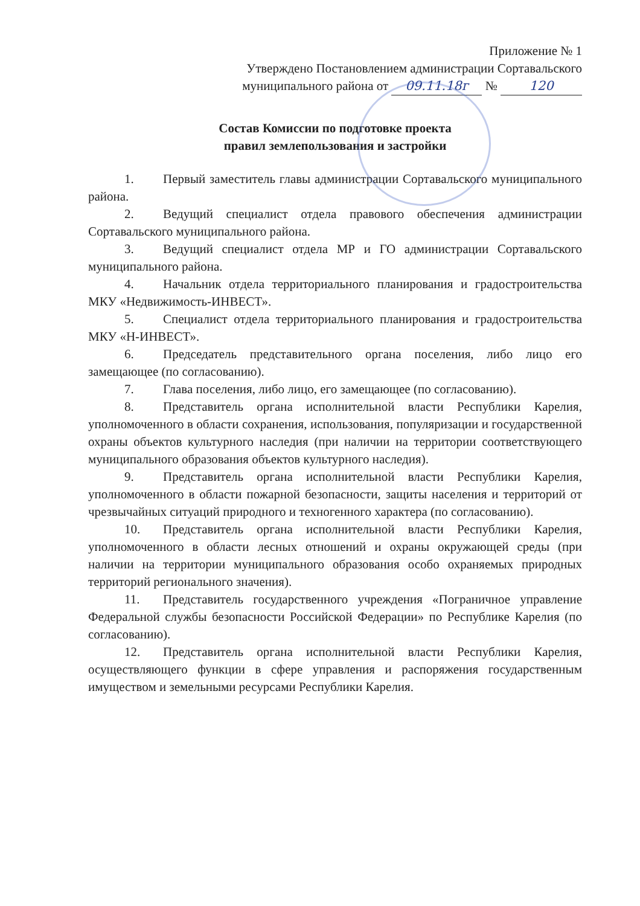Приложение № 1
Утверждено Постановлением администрации Сортавальского
муниципального района от 09.11.18г № 120
Состав Комиссии по подготовке проекта
правил землепользования и застройки
1. Первый заместитель главы администрации Сортавальского муниципального района.
2. Ведущий специалист отдела правового обеспечения администрации Сортавальского муниципального района.
3. Ведущий специалист отдела МР и ГО администрации Сортавальского муниципального района.
4. Начальник отдела территориального планирования и градостроительства МКУ «Недвижимость-ИНВЕСТ».
5. Специалист отдела территориального планирования и градостроительства МКУ «Н-ИНВЕСТ».
6. Председатель представительного органа поселения, либо лицо его замещающее (по согласованию).
7. Глава поселения, либо лицо, его замещающее (по согласованию).
8. Представитель органа исполнительной власти Республики Карелия, уполномоченного в области сохранения, использования, популяризации и государственной охраны объектов культурного наследия (при наличии на территории соответствующего муниципального образования объектов культурного наследия).
9. Представитель органа исполнительной власти Республики Карелия, уполномоченного в области пожарной безопасности, защиты населения и территорий от чрезвычайных ситуаций природного и техногенного характера (по согласованию).
10. Представитель органа исполнительной власти Республики Карелия, уполномоченного в области лесных отношений и охраны окружающей среды (при наличии на территории муниципального образования особо охраняемых природных территорий регионального значения).
11. Представитель государственного учреждения «Пограничное управление Федеральной службы безопасности Российской Федерации» по Республике Карелия (по согласованию).
12. Представитель органа исполнительной власти Республики Карелия, осуществляющего функции в сфере управления и распоряжения государственным имуществом и земельными ресурсами Республики Карелия.